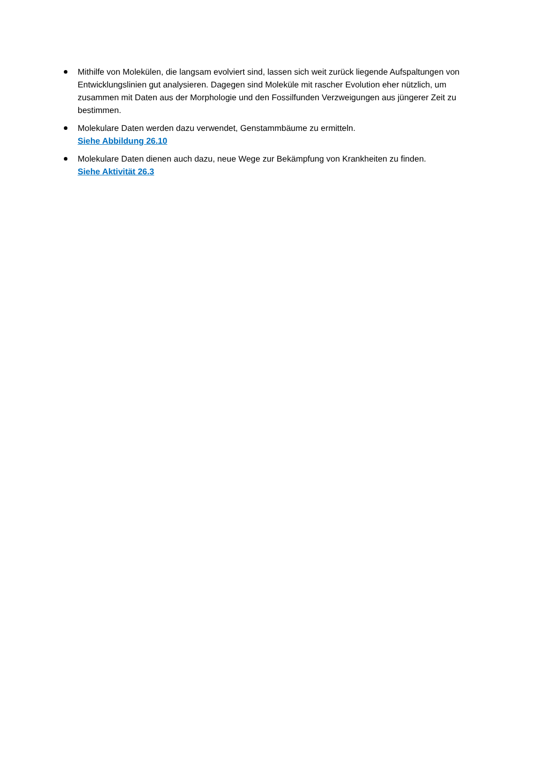Mithilfe von Molekülen, die langsam evolviert sind, lassen sich weit zurück liegende Aufspaltungen von Entwicklungslinien gut analysieren. Dagegen sind Moleküle mit rascher Evolution eher nützlich, um zusammen mit Daten aus der Morphologie und den Fossilfunden Verzweigungen aus jüngerer Zeit zu bestimmen.
Molekulare Daten werden dazu verwendet, Genstammbäume zu ermitteln.
Siehe Abbildung 26.10
Molekulare Daten dienen auch dazu, neue Wege zur Bekämpfung von Krankheiten zu finden.
Siehe Aktivität 26.3